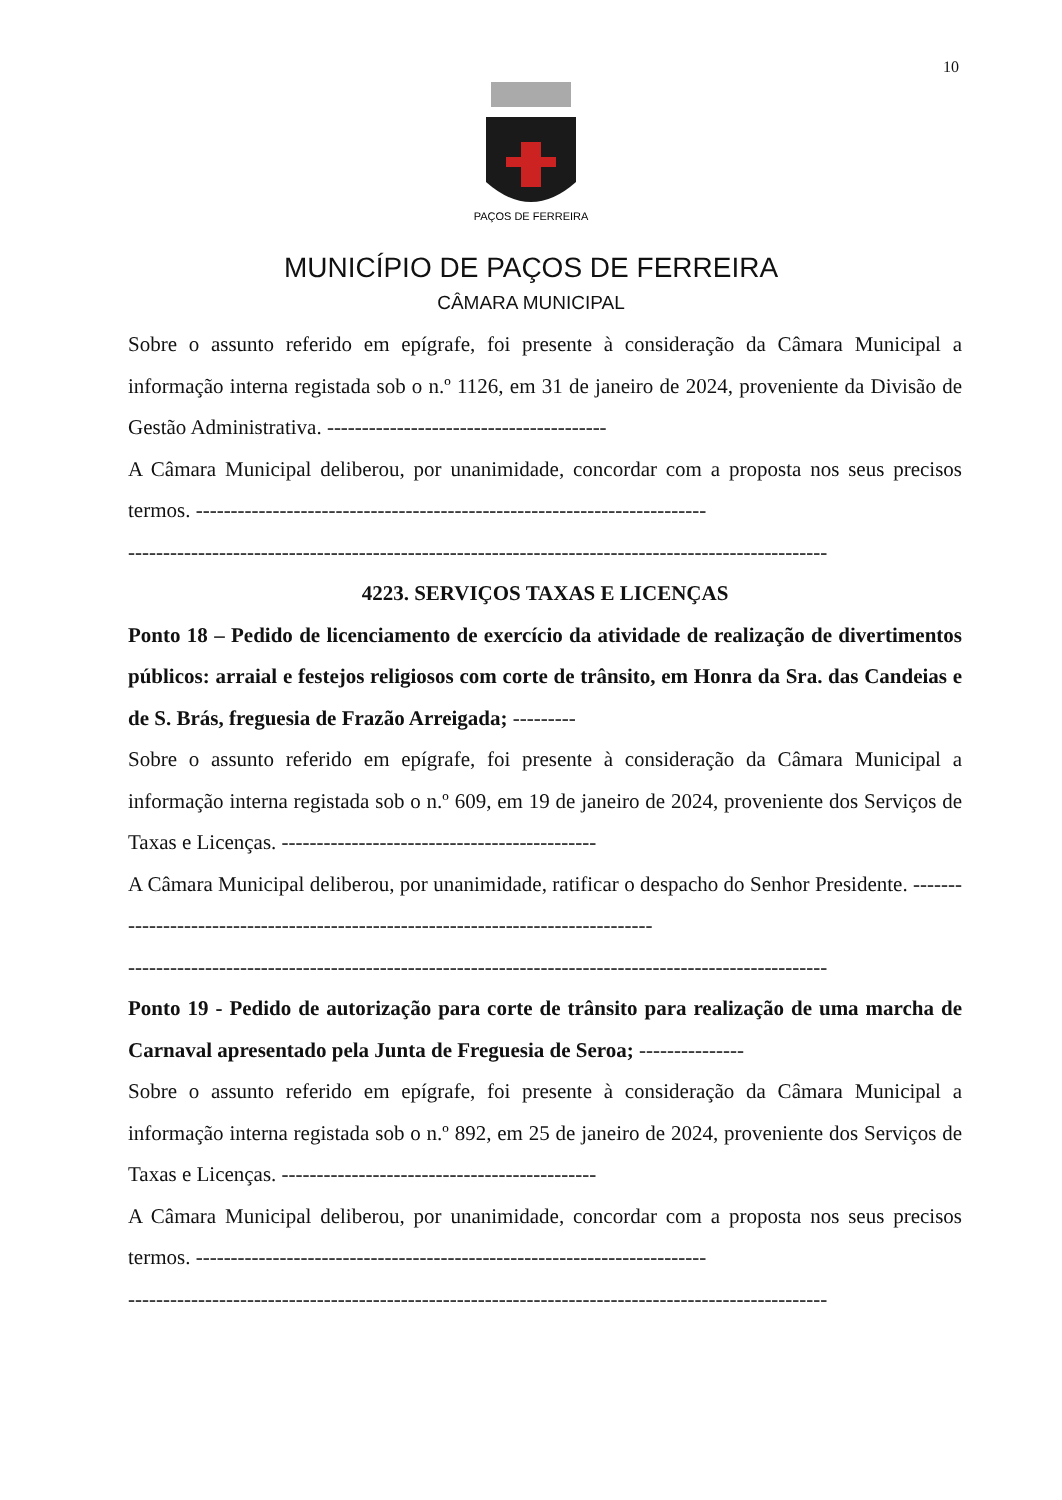10
PAÇOS DE FERREIRA
MUNICÍPIO DE PAÇOS DE FERREIRA
CÂMARA MUNICIPAL
Sobre o assunto referido em epígrafe, foi presente à consideração da Câmara Municipal a informação interna registada sob o n.º 1126, em 31 de janeiro de 2024, proveniente da Divisão de Gestão Administrativa. ----------------------------------------
A Câmara Municipal deliberou, por unanimidade, concordar com a proposta nos seus precisos termos. -------------------------------------------------------------------------
----------------------------------------------------------------------------------------------------
4223. SERVIÇOS TAXAS E LICENÇAS
Ponto 18 – Pedido de licenciamento de exercício da atividade de realização de divertimentos públicos: arraial e festejos religiosos com corte de trânsito, em Honra da Sra. das Candeias e de S. Brás, freguesia de Frazão Arreigada; ---------
Sobre o assunto referido em epígrafe, foi presente à consideração da Câmara Municipal a informação interna registada sob o n.º 609, em 19 de janeiro de 2024, proveniente dos Serviços de Taxas e Licenças. ---------------------------------------------
A Câmara Municipal deliberou, por unanimidade, ratificar o despacho do Senhor Presidente. ----------------------------------------------------------------------------------
----------------------------------------------------------------------------------------------------
Ponto 19 - Pedido de autorização para corte de trânsito para realização de uma marcha de Carnaval apresentado pela Junta de Freguesia de Seroa; ---------------
Sobre o assunto referido em epígrafe, foi presente à consideração da Câmara Municipal a informação interna registada sob o n.º 892, em 25 de janeiro de 2024, proveniente dos Serviços de Taxas e Licenças. ---------------------------------------------
A Câmara Municipal deliberou, por unanimidade, concordar com a proposta nos seus precisos termos. -------------------------------------------------------------------------
----------------------------------------------------------------------------------------------------